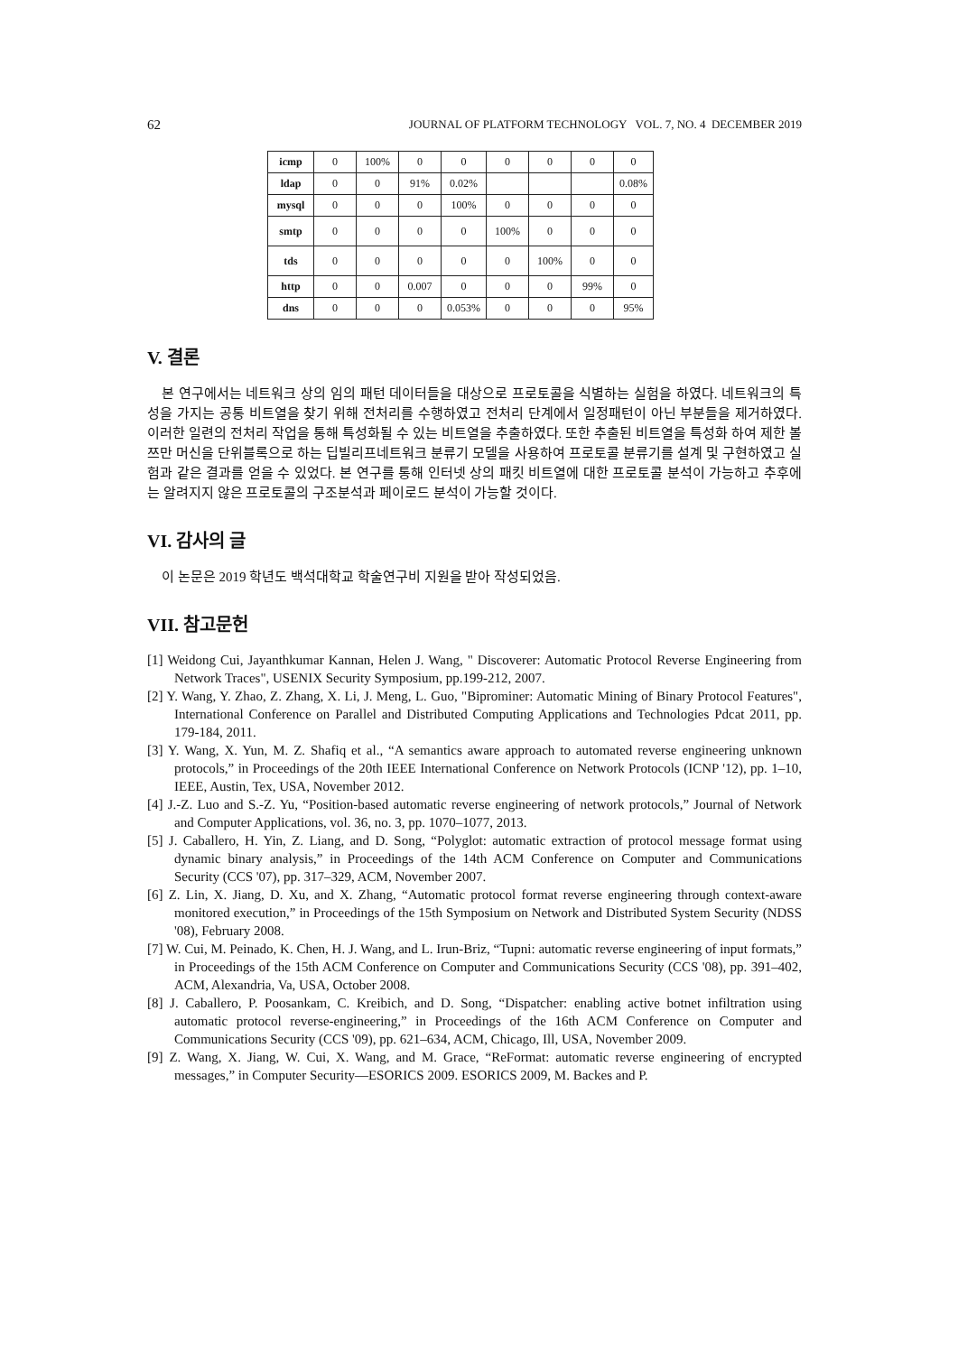62 JOURNAL OF PLATFORM TECHNOLOGY VOL. 7, NO. 4 DECEMBER 2019
| icmp | 0 | 100% | 0 | 0 | 0 | 0 | 0 | 0 |
| ldap | 0 | 0 | 91% | 0.02% | | | | 0.08% |
| mysql | 0 | 0 | 0 | 100% | 0 | 0 | 0 | 0 |
| smtp | 0 | 0 | 0 | 0 | 100% | 0 | 0 | 0 |
| tds | 0 | 0 | 0 | 0 | 0 | 100% | 0 | 0 |
| http | 0 | 0 | 0.007 | 0 | 0 | 0 | 99% | 0 |
| dns | 0 | 0 | 0 | 0.053% | 0 | 0 | 0 | 95% |
V. 결론
본 연구에서는 네트워크 상의 임의 패턴 데이터들을 대상으로 프로토콜을 식별하는 실험을 하였다. 네트워크의 특성을 가지는 공통 비트열을 찾기 위해 전처리를 수행하였고 전처리 단계에서 일정패턴이 아닌 부분들을 제거하였다. 이러한 일련의 전처리 작업을 통해 특성화될 수 있는 비트열을 추출하였다. 또한 추출된 비트열을 특성화 하여 제한 볼쯔만 머신을 단위블록으로 하는 딥빌리프네트워크 분류기 모델을 사용하여 프로토콜 분류기를 설계 및 구현하였고 실험과 같은 결과를 얻을 수 있었다. 본 연구를 통해 인터넷 상의 패킷 비트열에 대한 프로토콜 분석이 가능하고 추후에는 알려지지 않은 프로토콜의 구조분석과 페이로드 분석이 가능할 것이다.
VI. 감사의 글
이 논문은 2019 학년도 백석대학교 학술연구비 지원을 받아 작성되었음.
VII. 참고문헌
[1] Weidong Cui, Jayanthkumar Kannan, Helen J. Wang, " Discoverer: Automatic Protocol Reverse Engineering from Network Traces", USENIX Security Symposium, pp.199-212, 2007.
[2] Y. Wang, Y. Zhao, Z. Zhang, X. Li, J. Meng, L. Guo, "Biprominer: Automatic Mining of Binary Protocol Features", International Conference on Parallel and Distributed Computing Applications and Technologies Pdcat 2011, pp. 179-184, 2011.
[3] Y. Wang, X. Yun, M. Z. Shafiq et al., “A semantics aware approach to automated reverse engineering unknown protocols,” in Proceedings of the 20th IEEE International Conference on Network Protocols (ICNP '12), pp. 1–10, IEEE, Austin, Tex, USA, November 2012.
[4] J.-Z. Luo and S.-Z. Yu, “Position-based automatic reverse engineering of network protocols,” Journal of Network and Computer Applications, vol. 36, no. 3, pp. 1070–1077, 2013.
[5] J. Caballero, H. Yin, Z. Liang, and D. Song, “Polyglot: automatic extraction of protocol message format using dynamic binary analysis,” in Proceedings of the 14th ACM Conference on Computer and Communications Security (CCS '07), pp. 317–329, ACM, November 2007.
[6] Z. Lin, X. Jiang, D. Xu, and X. Zhang, “Automatic protocol format reverse engineering through context-aware monitored execution,” in Proceedings of the 15th Symposium on Network and Distributed System Security (NDSS '08), February 2008.
[7] W. Cui, M. Peinado, K. Chen, H. J. Wang, and L. Irun-Briz, “Tupni: automatic reverse engineering of input formats,” in Proceedings of the 15th ACM Conference on Computer and Communications Security (CCS '08), pp. 391–402, ACM, Alexandria, Va, USA, October 2008.
[8] J. Caballero, P. Poosankam, C. Kreibich, and D. Song, “Dispatcher: enabling active botnet infiltration using automatic protocol reverse-engineering,” in Proceedings of the 16th ACM Conference on Computer and Communications Security (CCS '09), pp. 621–634, ACM, Chicago, Ill, USA, November 2009.
[9] Z. Wang, X. Jiang, W. Cui, X. Wang, and M. Grace, “ReFormat: automatic reverse engineering of encrypted messages,” in Computer Security—ESORICS 2009. ESORICS 2009, M. Backes and P.